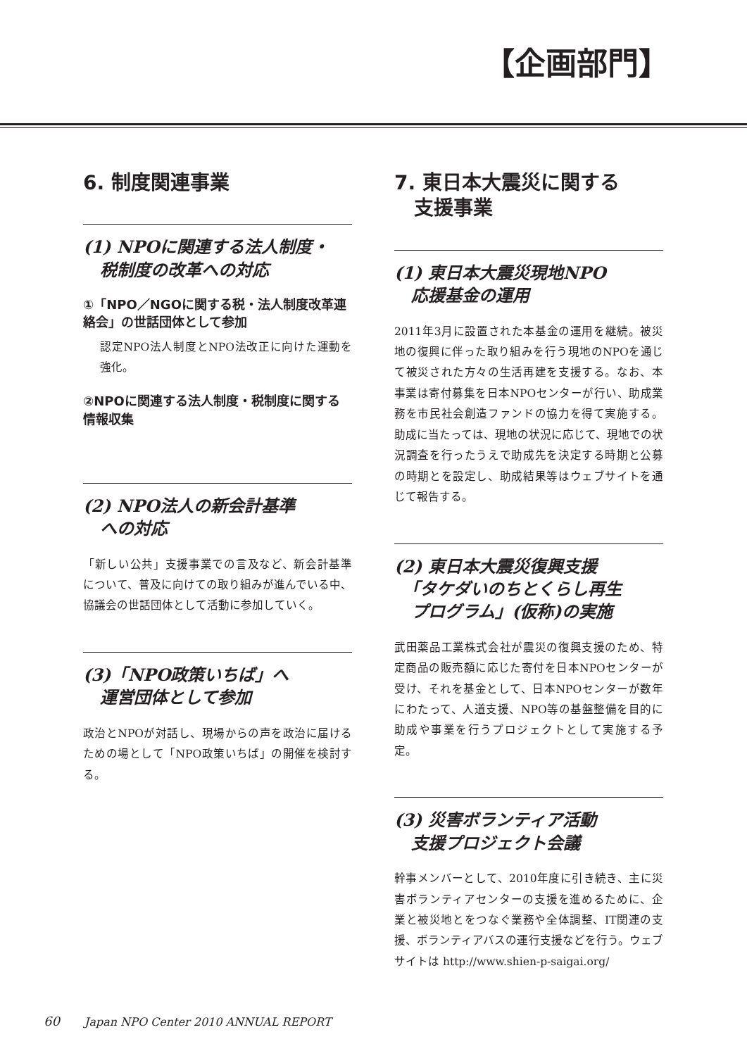【企画部門】
6. 制度関連事業
(1) NPOに関連する法人制度・
　税制度の改革への対応
①「NPO／NGOに関する税・法人制度改革連絡会」の世話団体として参加
認定NPO法人制度とNPO法改正に向けた運動を強化。
②NPOに関連する法人制度・税制度に関する情報収集
(2) NPO法人の新会計基準
　への対応
「新しい公共」支援事業での言及など、新会計基準について、普及に向けての取り組みが進んでいる中、協議会の世話団体として活動に参加していく。
(3)「NPO政策いちば」へ
　運営団体として参加
政治とNPOが対話し、現場からの声を政治に届けるための場として「NPO政策いちば」の開催を検討する。
7. 東日本大震災に関する
　支援事業
(1) 東日本大震災現地NPO
　応援基金の運用
2011年3月に設置された本基金の運用を継続。被災地の復興に伴った取り組みを行う現地のNPOを通じて被災された方々の生活再建を支援する。なお、本事業は寄付募集を日本NPOセンターが行い、助成業務を市民社会創造ファンドの協力を得て実施する。助成に当たっては、現地の状況に応じて、現地での状況調査を行ったうえで助成先を決定する時期と公募の時期とを設定し、助成結果等はウェブサイトを通じて報告する。
(2) 東日本大震災復興支援
　「タケダいのちとくらし再生
　プログラム」(仮称)の実施
武田薬品工業株式会社が震災の復興支援のため、特定商品の販売額に応じた寄付を日本NPOセンターが受け、それを基金として、日本NPOセンターが数年にわたって、人道支援、NPO等の基盤整備を目的に助成や事業を行うプロジェクトとして実施する予定。
(3) 災害ボランティア活動
　支援プロジェクト会議
幹事メンバーとして、2010年度に引き続き、主に災害ボランティアセンターの支援を進めるために、企業と被災地とをつなぐ業務や全体調整、IT関連の支援、ボランティアバスの運行支援などを行う。ウェブサイトは http://www.shien-p-saigai.org/
60 Japan NPO Center 2010 ANNUAL REPORT